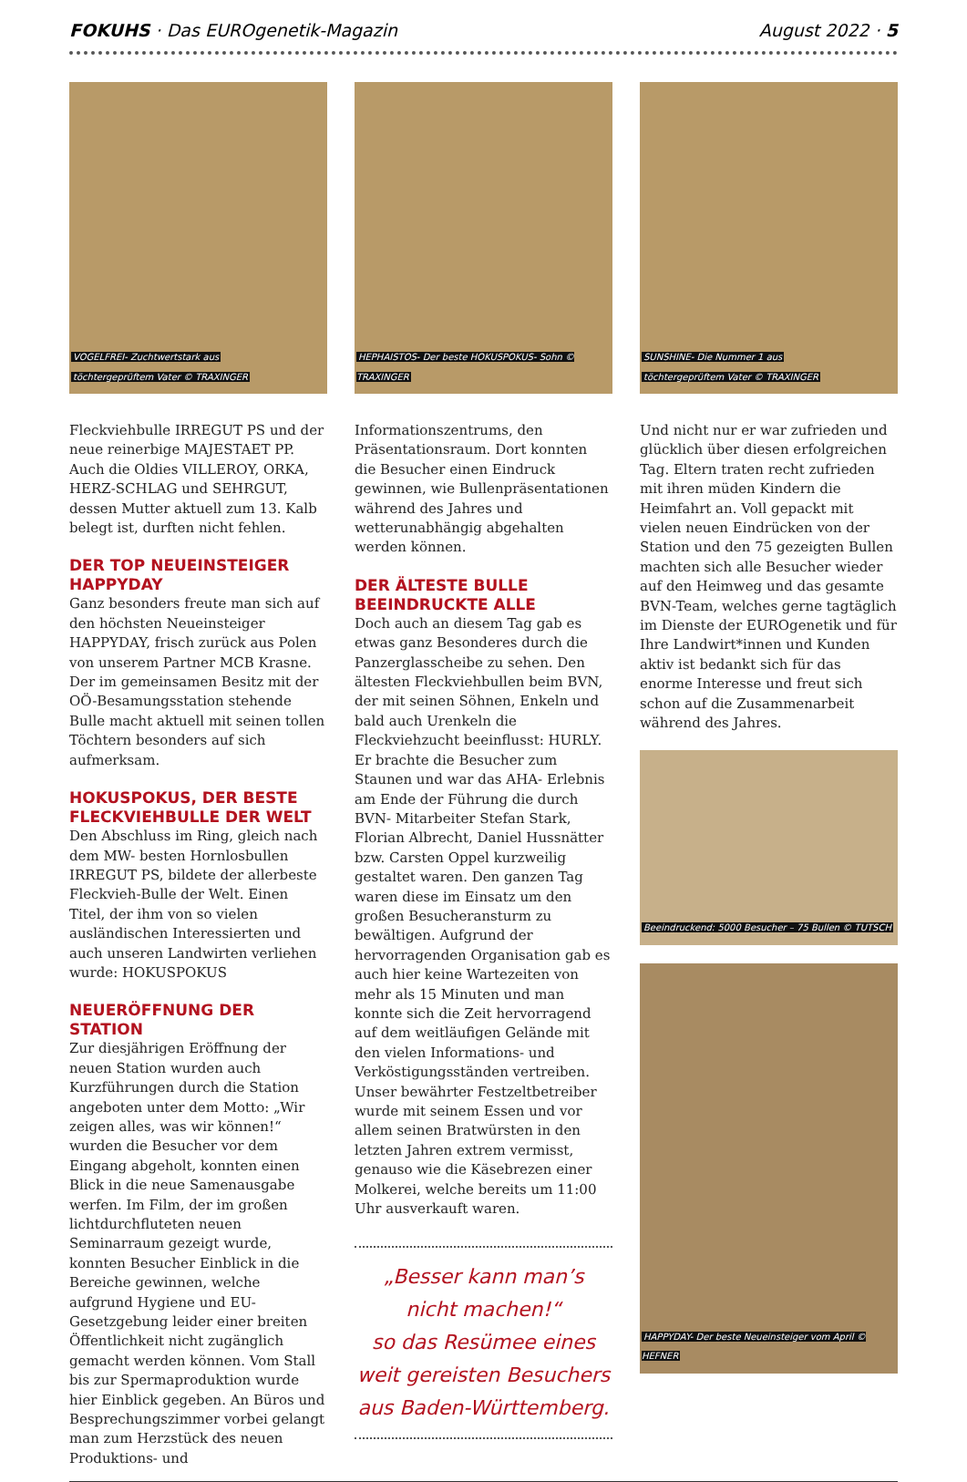FOKUHS · Das EUROgenetik-Magazin
August 2022 · 5
VOGELFREI- Zuchtwertstark aus
töchtergeprüftem Vater © TRAXINGER
Fleckviehbulle IRREGUT PS und der neue reinerbige MAJESTAET PP. Auch die Oldies VILLEROY, ORKA, HERZ-SCHLAG und SEHRGUT, dessen Mutter aktuell zum 13. Kalb belegt ist, durften nicht fehlen.
DER TOP NEUEINSTEIGER HAPPYDAY
Ganz besonders freute man sich auf den höchsten Neueinsteiger HAPPYDAY, frisch zurück aus Polen von unserem Partner MCB Krasne. Der im gemeinsamen Besitz mit der OÖ-Besamungsstation stehende Bulle macht aktuell mit seinen tollen Töchtern besonders auf sich aufmerksam.
HOKUSPOKUS, DER BESTE FLECKVIEHBULLE DER WELT
Den Abschluss im Ring, gleich nach dem MW- besten Hornlosbullen IRREGUT PS, bildete der allerbeste Fleckvieh-Bulle der Welt. Einen Titel, der ihm von so vielen ausländischen Interessierten und auch unseren Landwirten verliehen wurde: HOKUSPOKUS
NEUERÖFFNUNG DER STATION
Zur diesjährigen Eröffnung der neuen Station wurden auch Kurzführungen durch die Station angeboten unter dem Motto: „Wir zeigen alles, was wir können!“ wurden die Besucher vor dem Eingang abgeholt, konnten einen Blick in die neue Samenausgabe werfen. Im Film, der im großen lichtdurchfluteten neuen Seminarraum gezeigt wurde, konnten Besucher Einblick in die Bereiche gewinnen, welche aufgrund Hygiene und EU- Gesetzgebung leider einer breiten Öffentlichkeit nicht zugänglich gemacht werden können. Vom Stall bis zur Spermaproduktion wurde hier Einblick gegeben. An Büros und Besprechungszimmer vorbei gelangt man zum Herzstück des neuen Produktions- und
HEPHAISTOS- Der beste HOKUSPOKUS- Sohn © TRAXINGER
Informationszentrums, den Präsentationsraum. Dort konnten die Besucher einen Eindruck gewinnen, wie Bullenpräsentationen während des Jahres und wetterunabhängig abgehalten werden können.
DER ÄLTESTE BULLE BEEINDRUCKTE ALLE
Doch auch an diesem Tag gab es etwas ganz Besonderes durch die Panzerglasscheibe zu sehen. Den ältesten Fleckviehbullen beim BVN, der mit seinen Söhnen, Enkeln und bald auch Urenkeln die Fleckviehzucht beeinflusst: HURLY. Er brachte die Besucher zum Staunen und war das AHA- Erlebnis am Ende der Führung die durch BVN- Mitarbeiter Stefan Stark, Florian Albrecht, Daniel Hussnätter bzw. Carsten Oppel kurzweilig gestaltet waren. Den ganzen Tag waren diese im Einsatz um den großen Besucheransturm zu bewältigen. Aufgrund der hervorragenden Organisation gab es auch hier keine Wartezeiten von mehr als 15 Minuten und man konnte sich die Zeit hervorragend auf dem weitläufigen Gelände mit den vielen Informations- und Verköstigungsständen vertreiben. Unser bewährter Festzeltbetreiber wurde mit seinem Essen und vor allem seinen Bratwürsten in den letzten Jahren extrem vermisst, genauso wie die Käsebrezen einer Molkerei, welche bereits um 11:00 Uhr ausverkauft waren.
„Besser kann man’s
nicht machen!“
so das Resümee eines
weit gereisten Besuchers
aus Baden-Württemberg.
SUNSHINE- Die Nummer 1 aus
töchtergeprüftem Vater © TRAXINGER
Und nicht nur er war zufrieden und glücklich über diesen erfolgreichen Tag. Eltern traten recht zufrieden mit ihren müden Kindern die Heimfahrt an. Voll gepackt mit vielen neuen Eindrücken von der Station und den 75 gezeigten Bullen machten sich alle Besucher wieder auf den Heimweg und das gesamte BVN-Team, welches gerne tagtäglich im Dienste der EUROgenetik und für Ihre Landwirt*innen und Kunden aktiv ist bedankt sich für das enorme Interesse und freut sich schon auf die Zusammenarbeit während des Jahres.
Beeindruckend: 5000 Besucher – 75 Bullen © TUTSCH
HAPPYDAY- Der beste Neueinsteiger vom April © HEFNER